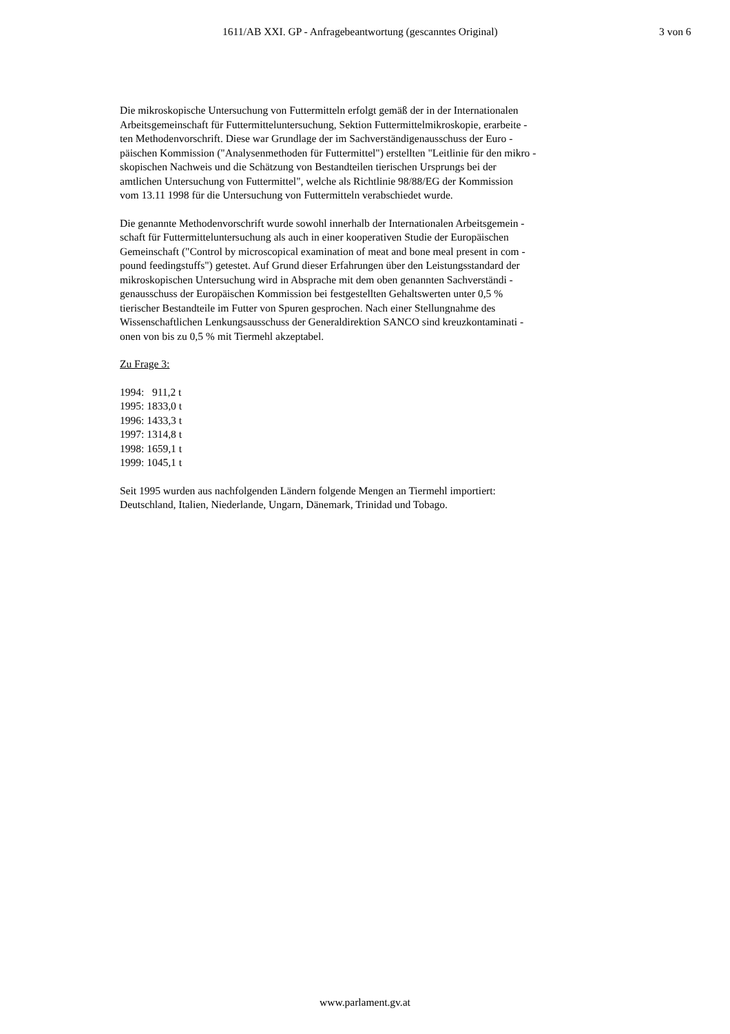1611/AB XXI. GP - Anfragebeantwortung (gescanntes Original) 3 von 6
Die mikroskopische Untersuchung von Futtermitteln erfolgt gemäß der in der Internationalen
Arbeitsgemeinschaft für Futtermitteluntersuchung, Sektion Futtermittelmikroskopie, erarbeite -
ten Methodenvorschrift. Diese war Grundlage der im Sachverständigenausschuss der Euro -
päischen Kommission ("Analysenmethoden für Futtermittel") erstellten "Leitlinie für den mikro -
skopischen Nachweis und die Schätzung von Bestandteilen tierischen Ursprungs bei der
amtlichen Untersuchung von Futtermittel", welche als Richtlinie 98/88/EG der Kommission
vom 13.11 1998 für die Untersuchung von Futtermitteln verabschiedet wurde.
Die genannte Methodenvorschrift wurde sowohl innerhalb der Internationalen Arbeitsgemein -
schaft für Futtermitteluntersuchung als auch in einer kooperativen Studie der Europäischen
Gemeinschaft ("Control by microscopical examination of meat and bone meal present in com -
pound feedingstuffs") getestet. Auf Grund dieser Erfahrungen über den Leistungsstandard der
mikroskopischen Untersuchung wird in Absprache mit dem oben genannten Sachverständi -
genausschuss der Europäischen Kommission bei festgestellten Gehaltswerten unter 0,5 %
tierischer Bestandteile im Futter von Spuren gesprochen. Nach einer Stellungnahme des
Wissenschaftlichen Lenkungsausschuss der Generaldirektion SANCO sind kreuzkontaminati -
onen von bis zu 0,5 % mit Tiermehl akzeptabel.
Zu Frage 3:
1994: 911,2 t
1995: 1833,0 t
1996: 1433,3 t
1997: 1314,8 t
1998: 1659,1 t
1999: 1045,1 t
Seit 1995 wurden aus nachfolgenden Ländern folgende Mengen an Tiermehl importiert:
Deutschland, Italien, Niederlande, Ungarn, Dänemark, Trinidad und Tobago.
www.parlament.gv.at